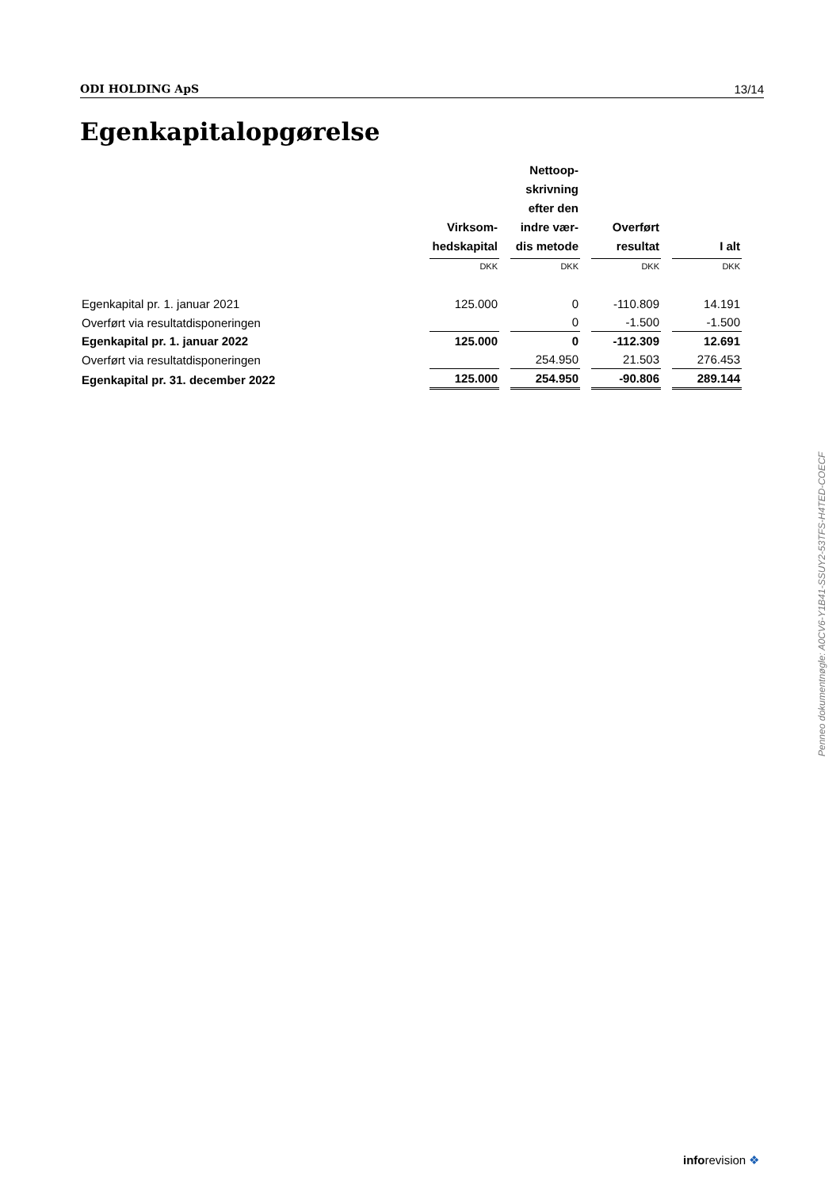ODI HOLDING ApS 13/14
Egenkapitalopgørelse
| | Virksom- hedskapital | Nettoop- skrivning efter den indre vær- dis metode | Overført resultat | I alt |
| | DKK | DKK | DKK | DKK |
| Egenkapital pr. 1. januar 2021 | 125.000 | 0 | -110.809 | 14.191 |
| Overført via resultatdisponeringen | | 0 | -1.500 | -1.500 |
| Egenkapital pr. 1. januar 2022 | 125.000 | 0 | -112.309 | 12.691 |
| Overført via resultatdisponeringen | | 254.950 | 21.503 | 276.453 |
| Egenkapital pr. 31. december 2022 | 125.000 | 254.950 | -90.806 | 289.144 |
Penneo dokumentnøgle: A0CV6-Y1B41-SSUY2-53TFS-H4TED-COECF
inforevision ❖